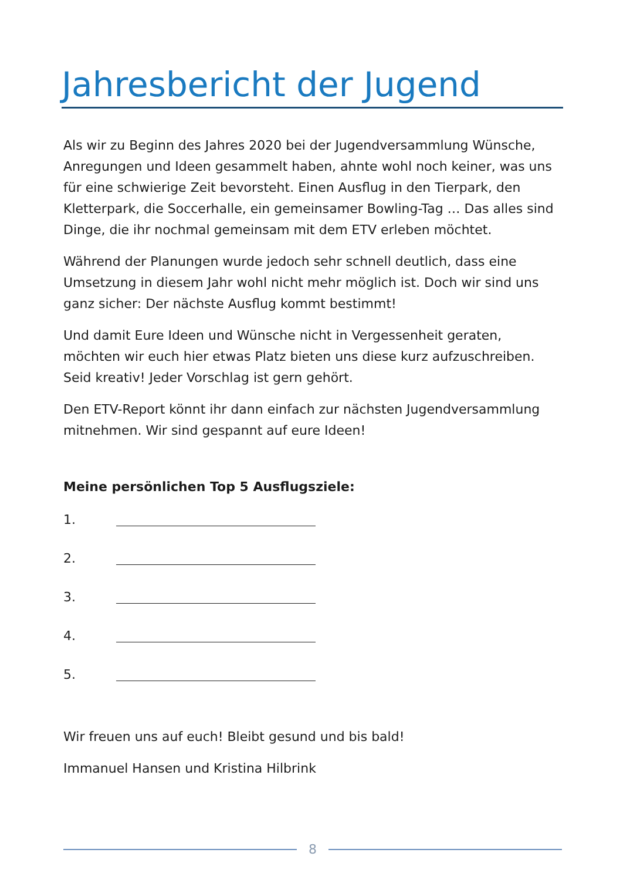Jahresbericht der Jugend
Als wir zu Beginn des Jahres 2020 bei der Jugendversammlung Wünsche, Anregungen und Ideen gesammelt haben, ahnte wohl noch keiner, was uns für eine schwierige Zeit bevorsteht. Einen Ausflug in den Tierpark, den Kletterpark, die Soccerhalle, ein gemeinsamer Bowling-Tag … Das alles sind Dinge, die ihr nochmal gemeinsam mit dem ETV erleben möchtet.
Während der Planungen wurde jedoch sehr schnell deutlich, dass eine Umsetzung in diesem Jahr wohl nicht mehr möglich ist. Doch wir sind uns ganz sicher: Der nächste Ausflug kommt bestimmt!
Und damit Eure Ideen und Wünsche nicht in Vergessenheit geraten, möchten wir euch hier etwas Platz bieten uns diese kurz aufzuschreiben. Seid kreativ! Jeder Vorschlag ist gern gehört.
Den ETV-Report könnt ihr dann einfach zur nächsten Jugendversammlung mitnehmen. Wir sind gespannt auf eure Ideen!
Meine persönlichen Top 5 Ausflugsziele:
1.
2.
3.
4.
5.
Wir freuen uns auf euch! Bleibt gesund und bis bald!
Immanuel Hansen und Kristina Hilbrink
8